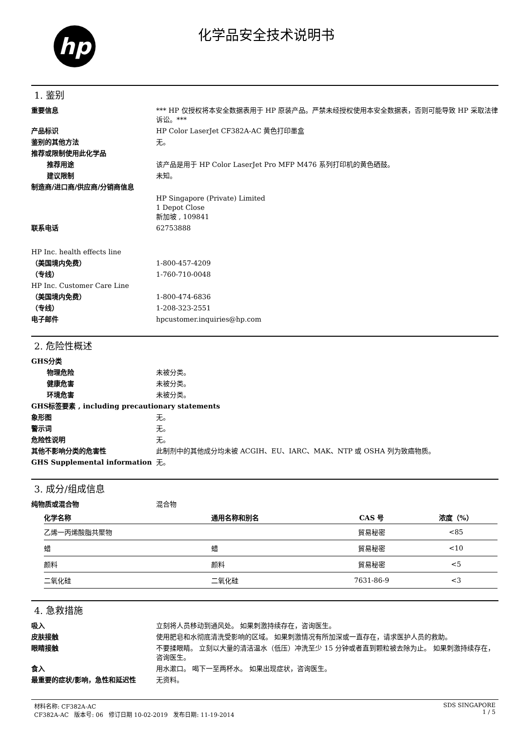hp
化学品安全技术说明书
1. 鉴别
重要信息 *** HP 仅授权将本安全数据表用于 HP 原装产品。严禁未经授权使用本安全数据表，否则可能导致 HP 采取法律诉讼。***
产品标识 HP Color LaserJet CF382A-AC 黄色打印墨盒
鉴别的其他方法 无。
推荐或限制使用此化学品
推荐用途 该产品是用于 HP Color LaserJet Pro MFP M476 系列打印机的黄色硒鼓。
建议限制 未知。
制造商/进口商/供应商/分销商信息
HP Singapore (Private) Limited
1 Depot Close
新加坡 , 109841
联系电话 62753888
HP Inc. health effects line
（美国境内免费） 1-800-457-4209
（专线） 1-760-710-0048
HP Inc. Customer Care Line
（美国境内免费） 1-800-474-6836
（专线） 1-208-323-2551
电子邮件 hpcustomer.inquiries@hp.com
2. 危险性概述
GHS分类
物理危险 未被分类。
健康危害 未被分类。
环境危害 未被分类。
GHS标签要素 , including precautionary statements
象形图 无。
警示词 无。
危险性说明 无。
其他不影响分类的危害性 此制剂中的其他成分均未被 ACGIH、EU、IARC、MAK、NTP 或 OSHA 列为致癌物质。
GHS Supplemental information 无。
3. 成分/组成信息
纯物质或混合物 混合物
| 化学名称 | 通用名称和别名 | CAS 号 | 浓度（%） |
| --- | --- | --- | --- |
| 乙烯一丙烯酸脂共聚物 | | 貿易秘密 | <85 |
| 蜡 | 蜡 | 貿易秘密 | <10 |
| 颜料 | 颜料 | 貿易秘密 | <5 |
| 二氧化硅 | 二氧化硅 | 7631-86-9 | <3 |
4. 急救措施
吸入 立刻将人员移动到通风处。 如果刺激持续存在，咨询医生。
皮肤接触 使用肥皂和水彻底清洗受影响的区域。 如果刺激情况有所加深或一直存在，请求医护人员的救助。
眼睛接触 不要揉眼睛。 立刻以大量的清洁温水（低压）冲洗至少 15 分钟或者直到颗粒被去除为止。 如果刺激持续存在，咨询医生。
食入 用水漱口。 喝下一至两杯水。 如果出现症状，咨询医生。
最重要的症状/影响，急性和延迟性 无资料。
材料名称: CF382A-AC
CF382A-AC 版本号: 06 修订日期 10-02-2019 发布日期: 11-19-2014
SDS SINGAPORE
1 / 5